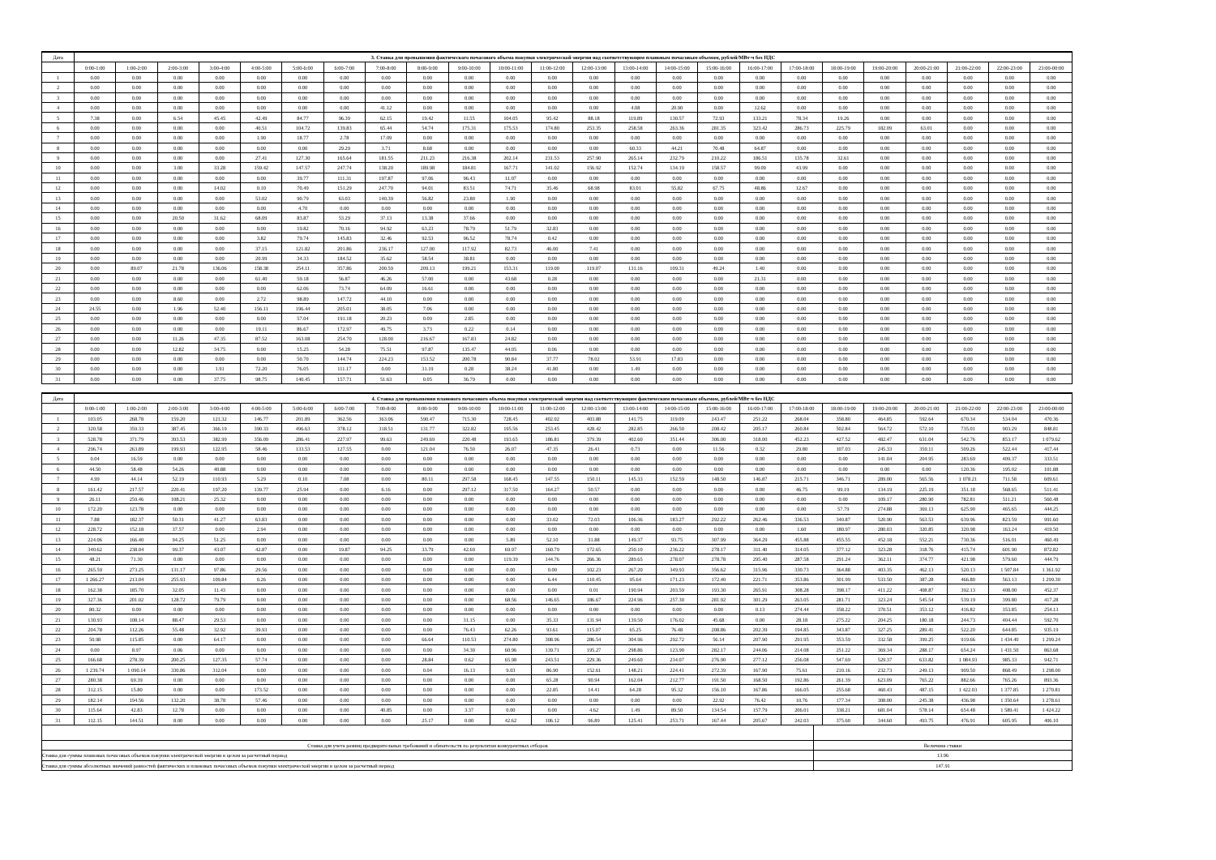| Дата | 3. Ставка для превышения фактического почасового объема покупки электрической энергии над соответствующим плановым почасовым объемом, рублей/МВт·ч без НДС | | | | | | | | | | | | | | | | | | | | | | | |
| --- | --- | --- | --- | --- | --- | --- | --- | --- | --- | --- | --- | --- | --- | --- | --- | --- | --- | --- | --- | --- | --- | --- | --- | --- |
| | 0:00-1:00 | 1:00-2:00 | 2:00-3:00 | 3:00-4:00 | 4:00-5:00 | 5:00-6:00 | 6:00-7:00 | 7:00-8:00 | 8:00-9:00 | 9:00-10:00 | 10:00-11:00 | 11:00-12:00 | 12:00-13:00 | 13:00-14:00 | 14:00-15:00 | 15:00-16:00 | 16:00-17:00 | 17:00-18:00 | 18:00-19:00 | 19:00-20:00 | 20:00-21:00 | 21:00-22:00 | 22:00-23:00 | 23:00-00:00 |
| 1 | 0.00 | 0.00 | 0.00 | 0.00 | 0.00 | 0.00 | 0.00 | 0.00 | 0.00 | 0.00 | 0.00 | 0.00 | 0.00 | 0.00 | 0.00 | 0.00 | 0.00 | 0.00 | 0.00 | 0.00 | 0.00 | 0.00 | 0.00 | 0.00 |
| 2 | 0.00 | 0.00 | 0.00 | 0.00 | 0.00 | 0.00 | 0.00 | 0.00 | 0.00 | 0.00 | 0.00 | 0.00 | 0.00 | 0.00 | 0.00 | 0.00 | 0.00 | 0.00 | 0.00 | 0.00 | 0.00 | 0.00 | 0.00 | 0.00 |
| 3 | 0.00 | 0.00 | 0.00 | 0.00 | 0.00 | 0.00 | 0.00 | 0.00 | 0.00 | 0.00 | 0.00 | 0.00 | 0.00 | 0.00 | 0.00 | 0.00 | 0.00 | 0.00 | 0.00 | 0.00 | 0.00 | 0.00 | 0.00 | 0.00 |
| 4 | 0.00 | 0.00 | 0.00 | 0.00 | 0.00 | 0.00 | 0.00 | 41.12 | 0.00 | 0.00 | 0.00 | 0.00 | 0.00 | 4.08 | 20.90 | 0.00 | 12.62 | 0.00 | 0.00 | 0.00 | 0.00 | 0.00 | 0.00 | 0.00 |
| 5 | 7.38 | 0.00 | 6.54 | 45.45 | 42.49 | 84.77 | 96.39 | 62.15 | 19.42 | 11.55 | 104.05 | 95.42 | 88.18 | 119.89 | 130.57 | 72.93 | 133.21 | 78.34 | 19.26 | 0.00 | 0.00 | 0.00 | 0.00 | 0.00 |
| 6 | 0.00 | 0.00 | 0.00 | 0.00 | 40.51 | 104.72 | 139.83 | 65.44 | 54.74 | 175.31 | 175.53 | 174.80 | 253.35 | 258.58 | 263.36 | 281.35 | 323.42 | 286.73 | 225.79 | 182.09 | 63.01 | 0.00 | 0.00 | 0.00 |
| 7 | 0.00 | 0.00 | 0.00 | 0.00 | 1.90 | 18.77 | 2.78 | 17.09 | 0.00 | 0.00 | 0.00 | 0.00 | 0.00 | 0.00 | 0.00 | 0.00 | 0.00 | 0.00 | 0.00 | 0.00 | 0.00 | 0.00 | 0.00 | 0.00 |
| 8 | 0.00 | 0.00 | 0.00 | 0.00 | 0.00 | 0.00 | 29.29 | 3.71 | 8.68 | 0.00 | 0.00 | 0.00 | 0.00 | 60.33 | 44.21 | 70.48 | 64.87 | 0.00 | 0.00 | 0.00 | 0.00 | 0.00 | 0.00 | 0.00 |
| 9 | 0.00 | 0.00 | 0.00 | 0.00 | 27.41 | 127.30 | 165.64 | 181.55 | 211.23 | 216.38 | 202.14 | 231.53 | 257.90 | 265.14 | 232.79 | 210.22 | 186.51 | 135.78 | 32.61 | 0.00 | 0.00 | 0.00 | 0.00 | 0.00 |
| 10 | 0.00 | 0.00 | 3.00 | 33.28 | 159.42 | 147.57 | 247.74 | 138.20 | 189.98 | 184.81 | 167.71 | 141.02 | 156.92 | 152.74 | 134.19 | 158.57 | 99.09 | 43.99 | 0.00 | 0.00 | 0.00 | 0.00 | 0.00 | 0.00 |
| 11 | 0.00 | 0.00 | 0.00 | 0.00 | 0.00 | 39.77 | 111.31 | 197.87 | 97.06 | 96.43 | 11.07 | 0.00 | 0.00 | 0.00 | 0.00 | 0.00 | 0.00 | 0.00 | 0.00 | 0.00 | 0.00 | 0.00 | 0.00 | 0.00 |
| 12 | 0.00 | 0.00 | 0.00 | 14.02 | 0.10 | 70.49 | 151.29 | 247.70 | 94.01 | 83.51 | 74.71 | 35.46 | 68.98 | 83.01 | 55.82 | 67.75 | 48.86 | 12.67 | 0.00 | 0.00 | 0.00 | 0.00 | 0.00 | 0.00 |
| 13 | 0.00 | 0.00 | 0.00 | 0.00 | 53.02 | 90.79 | 63.03 | 140.39 | 56.82 | 23.80 | 1.90 | 0.00 | 0.00 | 0.00 | 0.00 | 0.00 | 0.00 | 0.00 | 0.00 | 0.00 | 0.00 | 0.00 | 0.00 | 0.00 |
| 14 | 0.00 | 0.00 | 0.00 | 0.00 | 0.00 | 4.70 | 0.00 | 0.00 | 0.00 | 0.00 | 0.00 | 0.00 | 0.00 | 0.00 | 0.00 | 0.00 | 0.00 | 0.00 | 0.00 | 0.00 | 0.00 | 0.00 | 0.00 | 0.00 |
| 15 | 0.00 | 0.00 | 20.50 | 31.62 | 68.09 | 83.87 | 53.29 | 37.13 | 13.38 | 37.66 | 0.00 | 0.00 | 0.00 | 0.00 | 0.00 | 0.00 | 0.00 | 0.00 | 0.00 | 0.00 | 0.00 | 0.00 | 0.00 | 0.00 |
| 16 | 0.00 | 0.00 | 0.00 | 0.00 | 0.00 | 19.82 | 70.16 | 94.92 | 63.23 | 78.79 | 51.79 | 32.83 | 0.00 | 0.00 | 0.00 | 0.00 | 0.00 | 0.00 | 0.00 | 0.00 | 0.00 | 0.00 | 0.00 | 0.00 |
| 17 | 0.00 | 0.00 | 0.00 | 0.00 | 3.82 | 79.74 | 145.83 | 32.46 | 92.53 | 96.52 | 78.74 | 0.42 | 0.00 | 0.00 | 0.00 | 0.00 | 0.00 | 0.00 | 0.00 | 0.00 | 0.00 | 0.00 | 0.00 | 0.00 |
| 18 | 0.00 | 0.00 | 0.00 | 0.00 | 37.15 | 121.82 | 201.86 | 236.17 | 127.00 | 117.92 | 82.73 | 46.00 | 7.41 | 0.00 | 0.00 | 0.00 | 0.00 | 0.00 | 0.00 | 0.00 | 0.00 | 0.00 | 0.00 | 0.00 |
| 19 | 0.00 | 0.00 | 0.00 | 0.00 | 20.99 | 34.33 | 184.52 | 35.62 | 58.54 | 38.81 | 0.00 | 0.00 | 0.00 | 0.00 | 0.00 | 0.00 | 0.00 | 0.00 | 0.00 | 0.00 | 0.00 | 0.00 | 0.00 | 0.00 |
| 20 | 0.00 | 89.07 | 21.78 | 136.06 | 158.38 | 254.11 | 357.86 | 200.59 | 209.13 | 199.21 | 153.31 | 119.00 | 119.07 | 131.16 | 109.31 | 49.24 | 1.40 | 0.00 | 0.00 | 0.00 | 0.00 | 0.00 | 0.00 | 0.00 |
| 21 | 0.00 | 0.00 | 0.00 | 0.00 | 61.40 | 59.18 | 56.87 | 46.26 | 57.00 | 0.00 | 43.68 | 0.28 | 0.00 | 0.00 | 0.00 | 0.00 | 21.31 | 0.00 | 0.00 | 0.00 | 0.00 | 0.00 | 0.00 | 0.00 |
| 22 | 0.00 | 0.00 | 0.00 | 0.00 | 0.00 | 62.06 | 73.74 | 64.09 | 16.61 | 0.00 | 0.00 | 0.00 | 0.00 | 0.00 | 0.00 | 0.00 | 0.00 | 0.00 | 0.00 | 0.00 | 0.00 | 0.00 | 0.00 | 0.00 |
| 23 | 0.00 | 0.00 | 8.60 | 0.00 | 2.72 | 98.89 | 147.72 | 44.10 | 0.00 | 0.00 | 0.00 | 0.00 | 0.00 | 0.00 | 0.00 | 0.00 | 0.00 | 0.00 | 0.00 | 0.00 | 0.00 | 0.00 | 0.00 | 0.00 |
| 24 | 24.55 | 0.00 | 1.96 | 52.40 | 156.11 | 196.44 | 205.01 | 38.05 | 7.06 | 0.00 | 0.00 | 0.00 | 0.00 | 0.00 | 0.00 | 0.00 | 0.00 | 0.00 | 0.00 | 0.00 | 0.00 | 0.00 | 0.00 | 0.00 |
| 25 | 0.00 | 0.00 | 0.00 | 0.00 | 0.00 | 57.04 | 191.18 | 20.23 | 0.09 | 2.85 | 0.00 | 0.00 | 0.00 | 0.00 | 0.00 | 0.00 | 0.00 | 0.00 | 0.00 | 0.00 | 0.00 | 0.00 | 0.00 | 0.00 |
| 26 | 0.00 | 0.00 | 0.00 | 0.00 | 19.11 | 86.67 | 172.97 | 49.75 | 3.73 | 0.22 | 0.14 | 0.00 | 0.00 | 0.00 | 0.00 | 0.00 | 0.00 | 0.00 | 0.00 | 0.00 | 0.00 | 0.00 | 0.00 | 0.00 |
| 27 | 0.00 | 0.00 | 11.26 | 47.35 | 87.52 | 163.08 | 254.70 | 128.00 | 216.67 | 167.83 | 24.82 | 0.00 | 0.00 | 0.00 | 0.00 | 0.00 | 0.00 | 0.00 | 0.00 | 0.00 | 0.00 | 0.00 | 0.00 | 0.00 |
| 28 | 0.00 | 0.00 | 12.82 | 34.75 | 0.00 | 15.25 | 54.28 | 75.51 | 97.87 | 135.47 | 44.05 | 0.06 | 0.00 | 0.00 | 0.00 | 0.00 | 0.00 | 0.00 | 0.00 | 0.00 | 0.00 | 0.00 | 0.00 | 0.00 |
| 29 | 0.00 | 0.00 | 0.00 | 0.00 | 0.00 | 50.70 | 144.74 | 224.23 | 153.52 | 200.78 | 90.84 | 37.77 | 78.02 | 53.91 | 17.83 | 0.00 | 0.00 | 0.00 | 0.00 | 0.00 | 0.00 | 0.00 | 0.00 | 0.00 |
| 30 | 0.00 | 0.00 | 0.00 | 1.91 | 72.20 | 76.05 | 111.17 | 0.00 | 31.19 | 0.28 | 38.24 | 41.80 | 0.00 | 1.49 | 0.00 | 0.00 | 0.00 | 0.00 | 0.00 | 0.00 | 0.00 | 0.00 | 0.00 | 0.00 |
| 31 | 0.00 | 0.00 | 0.00 | 37.75 | 98.75 | 140.45 | 157.71 | 51.63 | 0.05 | 36.79 | 0.00 | 0.00 | 0.00 | 0.00 | 0.00 | 0.00 | 0.00 | 0.00 | 0.00 | 0.00 | 0.00 | 0.00 | 0.00 | 0.00 |
| Дата | 4. Ставка для превышения планового почасового объема покупки электрической энергии над соответствующим фактическим почасовым объемом, рублей/МВт·ч без НДС | | | | | | | | | | | | | | | | | | | | | | | |
| --- | --- | --- | --- | --- | --- | --- | --- | --- | --- | --- | --- | --- | --- | --- | --- | --- | --- | --- | --- | --- | --- | --- | --- | --- |
| | 0:00-1:00 | 1:00-2:00 | 2:00-3:00 | 3:00-4:00 | 4:00-5:00 | 5:00-6:00 | 6:00-7:00 | 7:00-8:00 | 8:00-9:00 | 9:00-10:00 | 10:00-11:00 | 11:00-12:00 | 12:00-13:00 | 13:00-14:00 | 14:00-15:00 | 15:00-16:00 | 16:00-17:00 | 17:00-18:00 | 18:00-19:00 | 19:00-20:00 | 20:00-21:00 | 21:00-22:00 | 22:00-23:00 | 23:00-00:00 |
| 1 | 103.05 | 268.78 | 159.20 | 121.32 | 146.77 | 201.89 | 362.56 | 363.06 | 590.47 | 715.30 | 728.45 | 402.02 | 403.88 | 141.75 | 119.09 | 243.47 | 251.22 | 268.04 | 358.80 | 464.85 | 592.64 | 670.34 | 534.04 | 470.36 |
| 2 | 320.58 | 359.33 | 387.45 | 366.19 | 390.33 | 496.63 | 378.12 | 318.51 | 131.77 | 322.82 | 195.56 | 253.45 | 428.42 | 282.85 | 266.50 | 208.42 | 205.17 | 260.84 | 502.84 | 564.72 | 572.10 | 735.01 | 903.29 | 848.81 |
| 3 | 528.78 | 371.79 | 393.53 | 382.99 | 356.09 | 286.41 | 227.97 | 99.63 | 249.69 | 220.48 | 193.65 | 186.81 | 379.39 | 402.60 | 351.44 | 306.00 | 318.00 | 452.23 | 427.52 | 482.47 | 631.04 | 542.76 | 853.17 | 1 079.62 |
| 4 | 296.74 | 263.89 | 199.93 | 122.95 | 58.46 | 133.53 | 127.55 | 0.00 | 121.04 | 76.50 | 26.07 | 47.35 | 26.41 | 0.73 | 0.00 | 11.56 | 0.32 | 29.80 | 107.03 | 245.33 | 350.11 | 509.26 | 522.44 | 417.44 |
| 5 | 0.04 | 16.59 | 0.00 | 0.00 | 0.00 | 0.00 | 0.00 | 0.00 | 0.00 | 0.00 | 0.00 | 0.00 | 0.00 | 0.00 | 0.00 | 0.00 | 0.00 | 0.00 | 0.00 | 141.04 | 204.95 | 283.69 | 409.37 | 333.51 |
| 6 | 44.50 | 58.48 | 54.26 | 40.88 | 0.00 | 0.00 | 0.00 | 0.00 | 0.00 | 0.00 | 0.00 | 0.00 | 0.00 | 0.00 | 0.00 | 0.00 | 0.00 | 0.00 | 0.00 | 0.00 | 0.00 | 120.36 | 195.02 | 101.88 |
| 7 | 4.99 | 44.14 | 52.19 | 110.93 | 5.29 | 0.10 | 7.08 | 0.00 | 80.11 | 297.58 | 168.45 | 147.55 | 150.11 | 145.33 | 152.59 | 148.50 | 146.87 | 215.71 | 346.71 | 289.00 | 565.56 | 1 078.21 | 711.58 | 609.61 |
| 8 | 161.42 | 217.57 | 220.41 | 197.20 | 139.77 | 25.94 | 0.00 | 6.16 | 0.00 | 297.12 | 317.50 | 164.27 | 50.57 | 0.00 | 0.00 | 0.00 | 0.00 | 46.75 | 99.19 | 134.19 | 225.19 | 351.18 | 568.65 | 511.41 |
| 9 | 26.11 | 259.46 | 108.21 | 25.32 | 0.00 | 0.00 | 0.00 | 0.00 | 0.00 | 0.00 | 0.00 | 0.00 | 0.00 | 0.00 | 0.00 | 0.00 | 0.00 | 0.00 | 0.00 | 109.17 | 280.90 | 782.81 | 511.21 | 560.48 |
| 10 | 172.20 | 123.78 | 0.00 | 0.00 | 0.00 | 0.00 | 0.00 | 0.00 | 0.00 | 0.00 | 0.00 | 0.00 | 0.00 | 0.00 | 0.00 | 0.00 | 0.00 | 0.00 | 57.79 | 274.88 | 369.13 | 625.90 | 465.65 | 444.25 |
| 11 | 7.88 | 182.37 | 50.31 | 41.27 | 63.83 | 0.00 | 0.00 | 0.00 | 0.00 | 0.00 | 0.00 | 33.02 | 72.03 | 106.36 | 183.27 | 292.22 | 262.46 | 336.53 | 340.87 | 520.90 | 563.53 | 639.96 | 823.59 | 991.60 |
| 12 | 228.72 | 152.18 | 37.57 | 0.00 | 2.94 | 0.00 | 0.00 | 0.00 | 0.00 | 0.00 | 0.00 | 0.00 | 0.00 | 0.00 | 0.00 | 0.00 | 0.00 | 1.60 | 180.97 | 280.03 | 320.85 | 320.98 | 163.24 | 419.50 |
| 13 | 224.06 | 166.40 | 94.25 | 51.25 | 0.00 | 0.00 | 0.00 | 0.00 | 0.00 | 0.00 | 5.89 | 52.10 | 31.88 | 149.37 | 93.75 | 307.99 | 364.29 | 455.88 | 455.55 | 452.18 | 552.21 | 730.36 | 516.01 | 460.49 |
| 14 | 340.62 | 238.04 | 99.37 | 43.07 | 42.87 | 0.00 | 19.87 | 94.25 | 33.79 | 42.69 | 69.97 | 160.79 | 172.65 | 250.10 | 236.22 | 278.17 | 311.40 | 314.05 | 377.12 | 323.28 | 318.76 | 415.74 | 601.90 | 872.82 |
| 15 | 48.21 | 71.30 | 0.00 | 0.00 | 0.00 | 0.00 | 0.00 | 0.00 | 0.00 | 0.00 | 119.39 | 144.76 | 266.36 | 289.65 | 278.07 | 278.78 | 295.40 | 287.58 | 291.24 | 362.11 | 374.77 | 421.98 | 579.60 | 444.79 |
| 16 | 265.59 | 273.25 | 131.17 | 97.86 | 29.56 | 0.00 | 0.00 | 0.00 | 0.00 | 0.00 | 0.00 | 0.00 | 102.23 | 267.20 | 349.93 | 356.62 | 315.96 | 330.73 | 364.88 | 403.35 | 462.13 | 520.13 | 1 507.84 | 1 361.92 |
| 17 | 1 266.27 | 213.04 | 255.93 | 109.84 | 0.26 | 0.00 | 0.00 | 0.00 | 0.00 | 0.00 | 0.00 | 6.44 | 110.45 | 95.64 | 171.23 | 172.40 | 221.71 | 353.86 | 301.99 | 533.50 | 387.28 | 466.80 | 563.13 | 1 299.30 |
| 18 | 162.38 | 185.70 | 32.05 | 11.43 | 0.00 | 0.00 | 0.00 | 0.00 | 0.00 | 0.00 | 0.00 | 0.00 | 0.01 | 190.94 | 203.59 | 193.30 | 265.91 | 308.28 | 398.17 | 411.22 | 408.87 | 392.13 | 408.00 | 452.37 |
| 19 | 327.36 | 201.02 | 128.72 | 79.79 | 0.00 | 0.00 | 0.00 | 0.00 | 0.00 | 0.00 | 68.56 | 146.65 | 186.67 | 224.96 | 257.30 | 281.92 | 301.29 | 263.05 | 281.71 | 323.24 | 545.54 | 539.19 | 399.80 | 417.28 |
| 20 | 80.32 | 0.00 | 0.00 | 0.00 | 0.00 | 0.00 | 0.00 | 0.00 | 0.00 | 0.00 | 0.00 | 0.00 | 0.00 | 0.00 | 0.00 | 0.00 | 0.13 | 274.44 | 358.22 | 370.51 | 353.12 | 416.82 | 353.85 | 254.13 |
| 21 | 130.93 | 108.14 | 88.47 | 29.53 | 0.00 | 0.00 | 0.00 | 0.00 | 0.00 | 31.15 | 0.00 | 35.33 | 131.94 | 139.50 | 176.02 | 45.68 | 0.00 | 28.18 | 275.22 | 204.25 | 180.18 | 244.73 | 404.44 | 592.70 |
| 22 | 204.78 | 112.26 | 55.48 | 32.92 | 39.93 | 0.00 | 0.00 | 0.00 | 0.00 | 76.43 | 62.26 | 93.61 | 115.07 | 65.25 | 76.48 | 208.86 | 202.39 | 194.85 | 343.87 | 327.25 | 289.41 | 522.20 | 644.85 | 935.19 |
| 23 | 50.98 | 115.85 | 0.00 | 64.17 | 0.00 | 0.00 | 0.00 | 0.00 | 66.64 | 110.53 | 274.80 | 308.96 | 286.54 | 304.96 | 292.72 | 56.14 | 207.90 | 291.95 | 353.59 | 332.58 | 399.25 | 919.66 | 1 434.40 | 1 299.24 |
| 24 | 0.00 | 8.97 | 0.06 | 0.00 | 0.00 | 0.00 | 0.00 | 0.00 | 0.00 | 34.30 | 60.96 | 139.71 | 195.27 | 298.86 | 123.90 | 282.17 | 244.06 | 214.08 | 251.22 | 369.34 | 288.17 | 654.24 | 1 431.50 | 863.68 |
| 25 | 166.68 | 278.39 | 200.25 | 127.35 | 57.74 | 0.00 | 0.00 | 0.00 | 28.84 | 0.62 | 65.98 | 243.51 | 229.36 | 249.60 | 234.07 | 276.90 | 277.12 | 256.08 | 547.69 | 529.37 | 633.82 | 1 084.93 | 985.33 | 942.71 |
| 26 | 1 239.74 | 1 090.14 | 330.86 | 312.04 | 0.00 | 0.00 | 0.00 | 0.00 | 0.04 | 16.13 | 9.03 | 86.90 | 152.61 | 148.21 | 224.41 | 272.39 | 167.90 | 75.61 | 210.16 | 232.73 | 249.13 | 909.50 | 868.49 | 1 298.00 |
| 27 | 280.38 | 69.39 | 0.00 | 0.00 | 0.00 | 0.00 | 0.00 | 0.00 | 0.00 | 0.00 | 0.00 | 65.28 | 90.94 | 162.04 | 212.77 | 191.50 | 168.50 | 192.86 | 261.39 | 623.09 | 765.22 | 882.66 | 765.26 | 893.36 |
| 28 | 312.15 | 15.80 | 0.00 | 0.00 | 173.52 | 0.00 | 0.00 | 0.00 | 0.00 | 0.00 | 0.00 | 22.85 | 14.41 | 64.28 | 95.32 | 156.10 | 167.86 | 166.05 | 255.68 | 460.43 | 487.15 | 1 422.03 | 1 377.85 | 1 270.81 |
| 29 | 182.14 | 194.56 | 132.20 | 38.78 | 57.46 | 0.00 | 0.00 | 0.00 | 0.00 | 0.00 | 0.00 | 0.00 | 0.00 | 0.00 | 0.00 | 22.92 | 76.42 | 10.76 | 177.34 | 308.00 | 245.38 | 436.98 | 1 350.64 | 1 278.61 |
| 30 | 115.64 | 42.83 | 12.78 | 0.00 | 0.00 | 0.00 | 0.00 | 40.85 | 0.00 | 3.37 | 0.00 | 0.00 | 4.62 | 1.49 | 89.50 | 134.54 | 157.79 | 206.01 | 338.21 | 681.04 | 578.14 | 654.48 | 1 589.41 | 1 424.22 |
| 31 | 112.15 | 144.51 | 8.00 | 0.00 | 0.00 | 0.00 | 0.00 | 0.00 | 25.17 | 0.00 | 42.62 | 106.12 | 96.89 | 125.41 | 253.71 | 167.44 | 205.67 | 242.03 | 375.60 | 344.60 | 493.75 | 476.91 | 605.95 | 406.10 |
| Ставка для учета разниц предварительных требований и обязательств по результатам конкурентных отборов | Величина ставки |
| Ставка для суммы плановых почасовых объемов покупки электрической энергии в целом за расчетный период | 13.96 |
| Ставка для суммы абсолютных значений разностей фактических и плановых почасовых объемов покупки электрической энергии в целом за расчетный период | 147.91 |